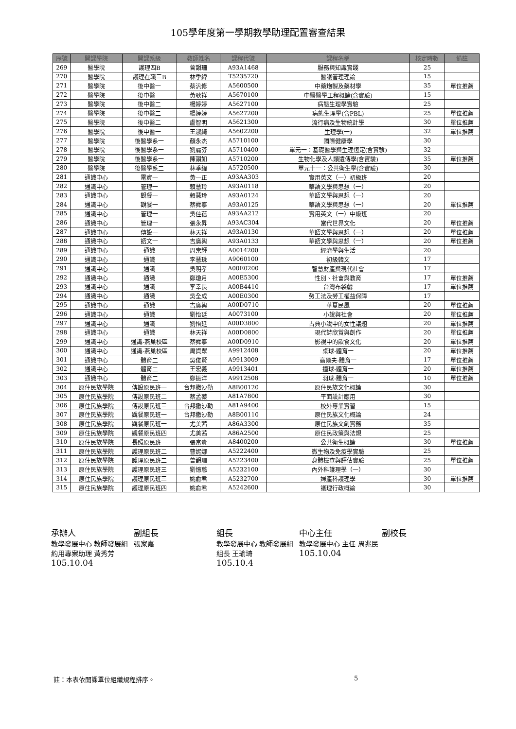105學年度第一學期教學助理配置審查結果
| 序號 | 開課學院 | 開課系級 | 教師姓名 | 課程代號 | 課程名稱 | 核定時數 | 備註 |
| --- | --- | --- | --- | --- | --- | --- | --- |
| 269 | 醫學院 | 護理四B | 曾韻珊 | A93A1468 | 服務與知識實踐 | 25 | |
| 270 | 醫學院 | 護理在職三B | 林季緯 | T5235720 | 醫護管理理論 | 15 | |
| 271 | 醫學院 | 後中醫一 | 蔡汎修 | A5600500 | 中藥炮製及藥材學 | 35 | 單位推薦 |
| 272 | 醫學院 | 後中醫一 | 黃耿祥 | A5670100 | 中醫醫學工程概論(含實驗) | 15 | |
| 273 | 醫學院 | 後中醫二 | 楊婷婷 | A5627100 | 病態生理學實驗 | 25 | |
| 274 | 醫學院 | 後中醫二 | 楊婷婷 | A5627200 | 病態生理學(含PBL) | 25 | 單位推薦 |
| 275 | 醫學院 | 後中醫二 | 盧智明 | A5621300 | 流行病及生物統計學 | 30 | 單位推薦 |
| 276 | 醫學院 | 後中醫一 | 王淑綺 | A5602200 | 生理學(一) | 32 | 單位推薦 |
| 277 | 醫學院 | 後醫學系一 | 顏永杰 | A5710100 | 國際健康學 | 30 | |
| 278 | 醫學院 | 後醫學系一 | 劉麗芬 | A5710400 | 單元一：基礎醫學與生理恆定(含實驗) | 32 | |
| 279 | 醫學院 | 後醫學系一 | 陳韻如 | A5710200 | 生物化學及人類遺傳學(含實驗) | 35 | 單位推薦 |
| 280 | 醫學院 | 後醫學系二 | 林季緯 | A5720500 | 單元十一：公共衛生學(含實驗) | 30 | |
| 281 | 通識中心 | 電資一 | 黃一正 | A93AA303 | 實用英文（一）初級班 | 20 | |
| 282 | 通識中心 | 管理一 | 賴慧玲 | A93A0118 | 華語文學與思想（一） | 20 | |
| 283 | 通識中心 | 觀餐一 | 賴慧玲 | A93A0124 | 華語文學與思想（一） | 20 | |
| 284 | 通識中心 | 觀餐一 | 蔡舜寧 | A93A0125 | 華語文學與思想（一） | 20 | 單位推薦 |
| 285 | 通識中心 | 管理一 | 吳佳蓓 | A93AA212 | 實用英文（一）中級班 | 20 | |
| 286 | 通識中心 | 管理一 | 張永昇 | A93AC304 | 當代世界文化 | 20 | 單位推薦 |
| 287 | 通識中心 | 傳設一 | 林天祥 | A93A0130 | 華語文學與思想（一） | 20 | 單位推薦 |
| 288 | 通識中心 | 語文一 | 吉廣輿 | A93A0133 | 華語文學與思想（一） | 20 | 單位推薦 |
| 289 | 通識中心 | 通識 | 周崇輝 | A0014200 | 經濟學與生活 | 20 | |
| 290 | 通識中心 | 通識 | 李慧珠 | A9060100 | 初級韓文 | 17 | |
| 291 | 通識中心 | 通識 | 吳明孝 | A00E0200 | 智慧財產與現代社會 | 17 | |
| 292 | 通識中心 | 通識 | 鄭瓊月 | A00E5300 | 性別、社會與教育 | 17 | 單位推薦 |
| 293 | 通識中心 | 通識 | 李幸長 | A00B4410 | 台灣布袋戲 | 17 | 單位推薦 |
| 294 | 通識中心 | 通識 | 吳全成 | A00E0300 | 勞工法及勞工權益保障 | 17 | |
| 295 | 通識中心 | 通識 | 吉廣輿 | A00D0710 | 華夏民風 | 20 | 單位推薦 |
| 296 | 通識中心 | 通識 | 劉怡廷 | A0073100 | 小說與社會 | 20 | 單位推薦 |
| 297 | 通識中心 | 通識 | 劉怡廷 | A00D3800 | 古典小說中的女性議題 | 20 | 單位推薦 |
| 298 | 通識中心 | 通識 | 林天祥 | A00D0800 | 現代詩欣賞與創作 | 20 | 單位推薦 |
| 299 | 通識中心 | 通識-燕巢校區 | 蔡舜寧 | A00D0910 | 影視中的飲食文化 | 20 | 單位推薦 |
| 300 | 通識中心 | 通識-燕巢校區 | 周資眾 | A9912408 | 桌球-體育一 | 20 | 單位推薦 |
| 301 | 通識中心 | 體育二 | 吳俊賢 | A9913009 | 高爾夫-體育一 | 17 | 單位推薦 |
| 302 | 通識中心 | 體育二 | 王宏義 | A9913401 | 撞球-體育一 | 20 | 單位推薦 |
| 303 | 通識中心 | 體育二 | 鄭振洋 | A9912508 | 羽球-體育一 | 10 | 單位推薦 |
| 304 | 原住民族學院 | 傳設原民班一 | 台邦撒沙勒 | A8B00120 | 原住民族文化概論 | 30 | |
| 305 | 原住民族學院 | 傳設原民班二 | 蔡孟蓁 | A81A7800 | 平面設計應用 | 30 | |
| 306 | 原住民族學院 | 傳設原民班三 | 台邦撒沙勒 | A81A9400 | 校外專業實習 | 15 | |
| 307 | 原住民族學院 | 觀餐原民班一 | 台邦撒沙勒 | A8B00110 | 原住民族文化概論 | 24 | |
| 308 | 原住民族學院 | 觀餐原民班一 | 尤美茜 | A86A3300 | 原住民族文創實務 | 35 | |
| 309 | 原住民族學院 | 觀餐原民班四 | 尤美茜 | A86A2500 | 原住民政策與法規 | 25 | |
| 310 | 原住民族學院 | 長照原民班一 | 張富貴 | A8400200 | 公共衛生概論 | 30 | 單位推薦 |
| 311 | 原住民族學院 | 護理原民班二 | 曹妮娜 | A5222400 | 微生物及免疫學實驗 | 25 | |
| 312 | 原住民族學院 | 護理原民班二 | 曾韻珊 | A5223400 | 身體檢查與評估實驗 | 25 | 單位推薦 |
| 313 | 原住民族學院 | 護理原民班三 | 劉憶慈 | A5232100 | 內外科護理學（一） | 30 | |
| 314 | 原住民族學院 | 護理原民班三 | 姚俞君 | A5232700 | 婦產科護理學 | 30 | 單位推薦 |
| 315 | 原住民族學院 | 護理原民班四 | 姚俞君 | A5242600 | 護理行政概論 | 30 | |
承辦人
教學發展中心 教師發展組 約用專案助理 黃秀芳
105.10.04
副組長
張家嘉
組長
教學發展中心 教師發展組 組長 王瑜琦
105.10.4
中心主任
教學發展中心 主任 周兆民
105.10.04
副校長
註：本表依開課單位組織規程排序。 5